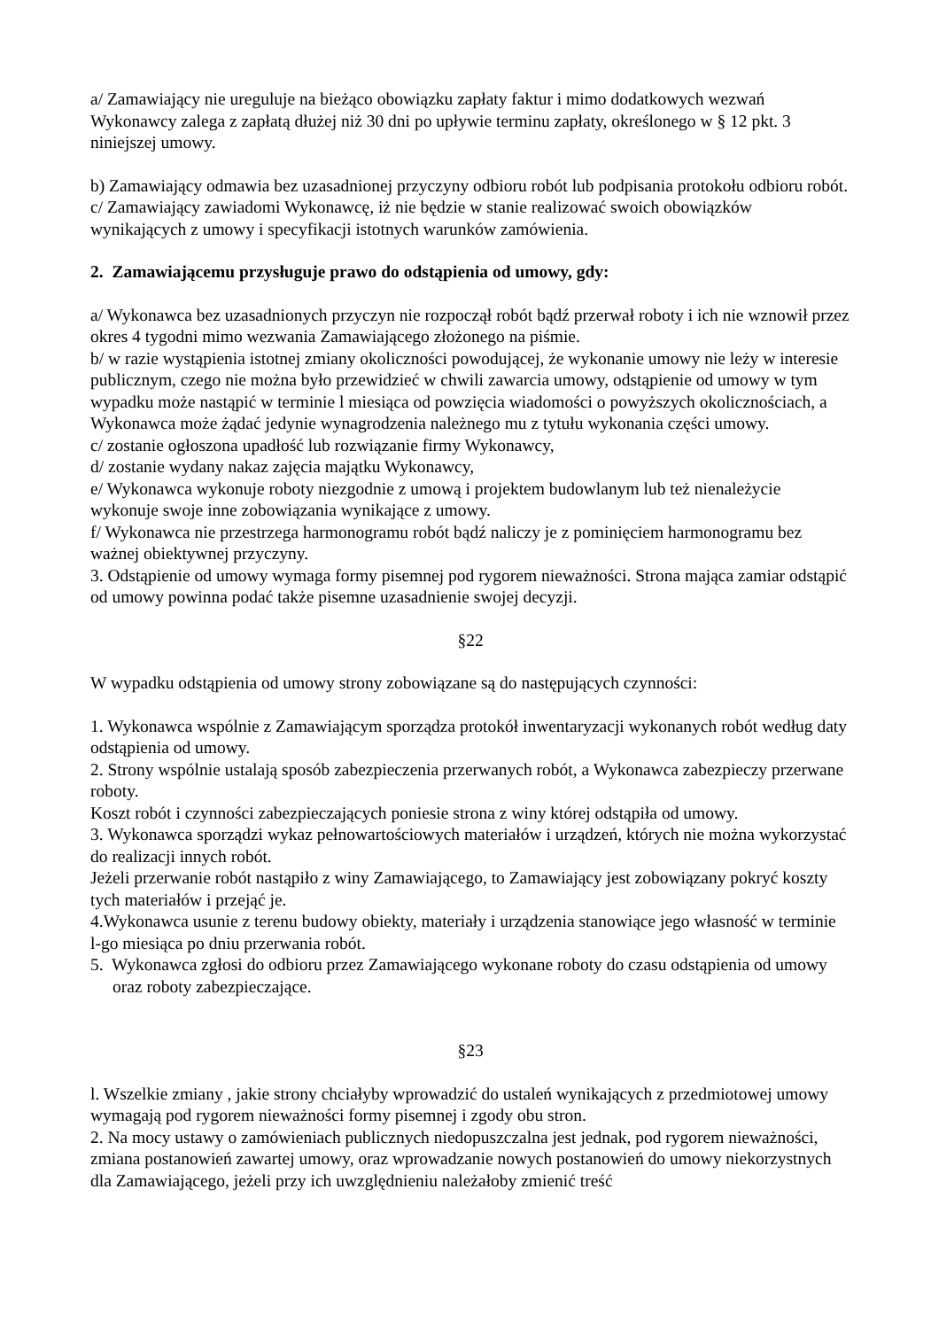a/ Zamawiający nie ureguluje na bieżąco obowiązku zapłaty faktur i mimo dodatkowych wezwań Wykonawcy zalega z zapłatą dłużej niż 30 dni po upływie terminu zapłaty, określonego w § 12 pkt. 3 niniejszej umowy.
b) Zamawiający odmawia bez uzasadnionej przyczyny odbioru robót lub podpisania protokołu odbioru robót.
c/ Zamawiający zawiadomi Wykonawcę, iż nie będzie w stanie realizować swoich obowiązków wynikających z umowy i specyfikacji istotnych warunków zamówienia.
2. Zamawiającemu przysługuje prawo do odstąpienia od umowy, gdy:
a/ Wykonawca bez uzasadnionych przyczyn nie rozpoczął robót bądź przerwał roboty i ich nie wznowił przez okres 4 tygodni mimo wezwania Zamawiającego złożonego na piśmie.
b/ w razie wystąpienia istotnej zmiany okoliczności powodującej, że wykonanie umowy nie leży w interesie publicznym, czego nie można było przewidzieć w chwili zawarcia umowy, odstąpienie od umowy w tym wypadku może nastąpić w terminie l miesiąca od powzięcia wiadomości o powyższych okolicznościach, a Wykonawca może żądać jedynie wynagrodzenia należnego mu z tytułu wykonania części umowy.
c/ zostanie ogłoszona upadłość lub rozwiązanie firmy Wykonawcy,
d/ zostanie wydany nakaz zajęcia majątku Wykonawcy,
e/ Wykonawca wykonuje roboty niezgodnie z umową i projektem budowlanym lub też nienależycie wykonuje swoje inne zobowiązania wynikające z umowy.
f/ Wykonawca nie przestrzega harmonogramu robót bądź naliczy je z pominięciem harmonogramu bez ważnej obiektywnej przyczyny.
3. Odstąpienie od umowy wymaga formy pisemnej pod rygorem nieważności. Strona mająca zamiar odstąpić od umowy powinna podać także pisemne uzasadnienie swojej decyzji.
§22
W wypadku odstąpienia od umowy strony zobowiązane są do następujących czynności:
1. Wykonawca wspólnie z Zamawiającym sporządza protokół inwentaryzacji wykonanych robót według daty odstąpienia od umowy.
2. Strony wspólnie ustalają sposób zabezpieczenia przerwanych robót, a Wykonawca zabezpieczy przerwane roboty.
Koszt robót i czynności zabezpieczających poniesie strona z winy której odstąpiła od umowy.
3. Wykonawca sporządzi wykaz pełnowartościowych materiałów i urządzeń, których nie można wykorzystać do realizacji innych robót.
Jeżeli przerwanie robót nastąpiło z winy Zamawiającego, to Zamawiający jest zobowiązany pokryć koszty tych materiałów i przejąć je.
4.Wykonawca usunie z terenu budowy obiekty, materiały i urządzenia stanowiące jego własność w terminie l-go miesiąca po dniu przerwania robót.
5. Wykonawca zgłosi do odbioru przez Zamawiającego wykonane roboty do czasu odstąpienia od umowy oraz roboty zabezpieczające.
§23
l. Wszelkie zmiany , jakie strony chciałyby wprowadzić do ustaleń wynikających z przedmiotowej umowy wymagają pod rygorem nieważności formy pisemnej i zgody obu stron.
2. Na mocy ustawy o zamówieniach publicznych niedopuszczalna jest jednak, pod rygorem nieważności, zmiana postanowień zawartej umowy, oraz wprowadzanie nowych postanowień do umowy niekorzystnych dla Zamawiającego, jeżeli przy ich uwzględnieniu należałoby zmienić treść